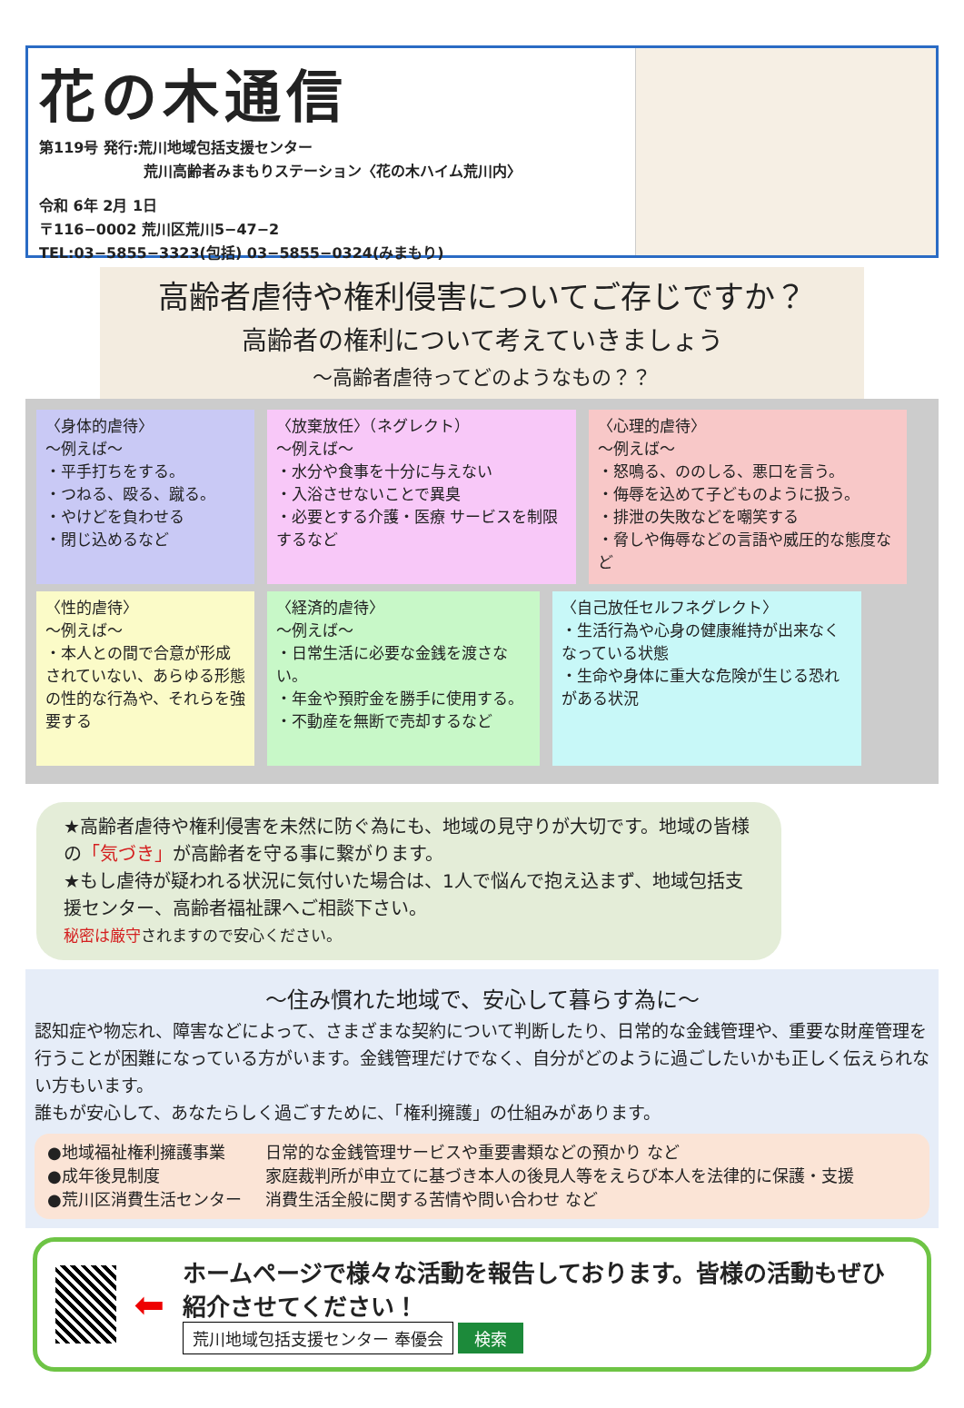花の木通信
第119号 発行:荒川地域包括支援センター
荒川高齢者みまもりステーション〈花の木ハイム荒川内〉
令和 6年 2月 1日
〒116−0002 荒川区荒川5−47−2
TEL:03−5855−3323(包括) 03−5855−0324(みまもり)
高齢者虐待や権利侵害についてご存じですか？
高齢者の権利について考えていきましょう
〜高齢者虐待ってどのようなもの？？
〈身体的虐待〉
〜例えば〜
・平手打ちをする。
・つねる、殴る、蹴る。
・やけどを負わせる
・閉じ込めるなど
〈放棄放任〉（ネグレクト）
〜例えば〜
・水分や食事を十分に与えない
・入浴させないことで異臭
・必要とする介護・医療 サービスを制限するなど
〈心理的虐待〉
〜例えば〜
・怒鳴る、ののしる、悪口を言う。
・侮辱を込めて子どものように扱う。
・排泄の失敗などを嘲笑する
・脅しや侮辱などの言語や威圧的な態度など
〈性的虐待〉
〜例えば〜
・本人との間で合意が形成されていない、あらゆる形態の性的な行為や、それらを強要する
〈経済的虐待〉
〜例えば〜
・日常生活に必要な金銭を渡さない。
・年金や預貯金を勝手に使用する。
・不動産を無断で売却するなど
〈自己放任セルフネグレクト〉
・生活行為や心身の健康維持が出来なくなっている状態
・生命や身体に重大な危険が生じる恐れがある状況
★高齢者虐待や権利侵害を未然に防ぐ為にも、地域の見守りが大切です。地域の皆様の「気づき」が高齢者を守る事に繋がります。
★もし虐待が疑われる状況に気付いた場合は、1人で悩んで抱え込まず、地域包括支援センター、高齢者福祉課へご相談下さい。
秘密は厳守されますので安心ください。
〜住み慣れた地域で、安心して暮らす為に〜
認知症や物忘れ、障害などによって、さまざまな契約について判断したり、日常的な金銭管理や、重要な財産管理を行うことが困難になっている方がいます。金銭管理だけでなく、自分がどのように過ごしたいかも正しく伝えられない方もいます。
誰もが安心して、あなたらしく過ごすために、「権利擁護」の仕組みがあります。
●地域福祉権利擁護事業 日常的な金銭管理サービスや重要書類などの預かり など
●成年後見制度 家庭裁判所が申立てに基づき本人の後見人等をえらび本人を法律的に保護・支援
●荒川区消費生活センター 消費生活全般に関する苦情や問い合わせ など
⬅
ホームページで様々な活動を報告しております。皆様の活動もぜひ紹介させてください！
荒川地域包括支援センター 奉優会 検索